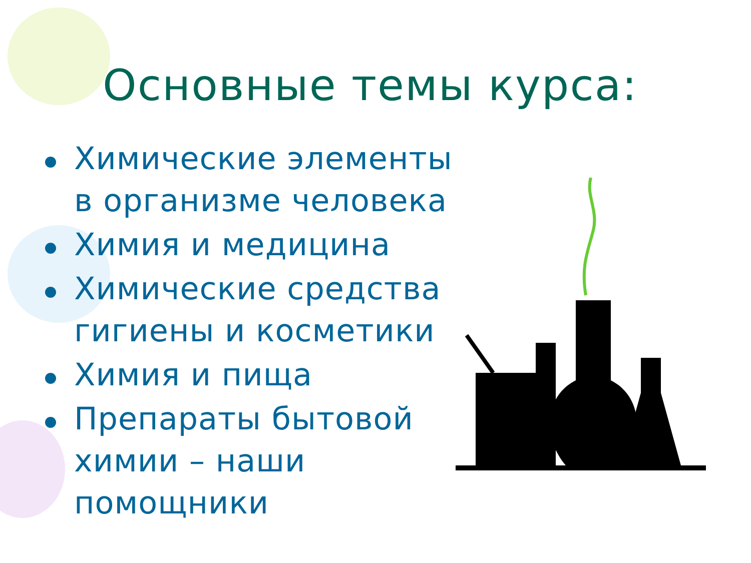Основные темы курса:
Химические элементы в организме человека
Химия и медицина
Химические средства гигиены и косметики
Химия и пища
Препараты бытовой химии – наши помощники